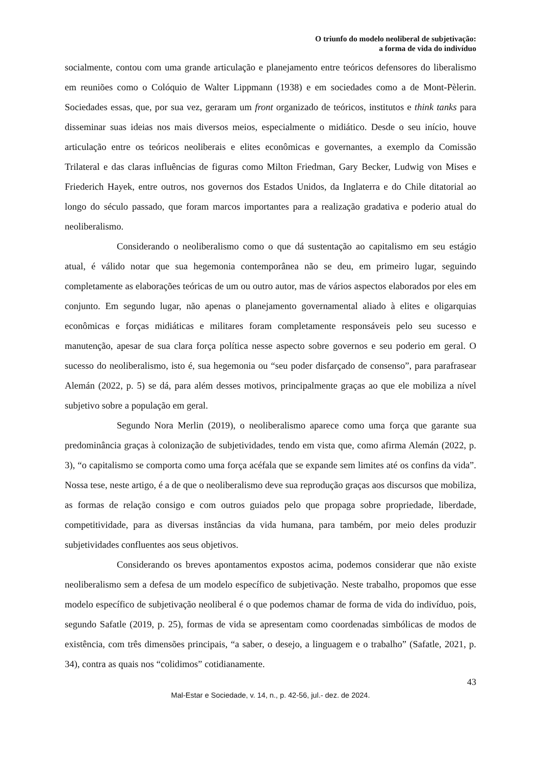O triunfo do modelo neoliberal de subjetivação:
a forma de vida do indivíduo
socialmente, contou com uma grande articulação e planejamento entre teóricos defensores do liberalismo em reuniões como o Colóquio de Walter Lippmann (1938) e em sociedades como a de Mont-Pèlerin. Sociedades essas, que, por sua vez, geraram um front organizado de teóricos, institutos e think tanks para disseminar suas ideias nos mais diversos meios, especialmente o midiático. Desde o seu início, houve articulação entre os teóricos neoliberais e elites econômicas e governantes, a exemplo da Comissão Trilateral e das claras influências de figuras como Milton Friedman, Gary Becker, Ludwig von Mises e Friederich Hayek, entre outros, nos governos dos Estados Unidos, da Inglaterra e do Chile ditatorial ao longo do século passado, que foram marcos importantes para a realização gradativa e poderio atual do neoliberalismo.
Considerando o neoliberalismo como o que dá sustentação ao capitalismo em seu estágio atual, é válido notar que sua hegemonia contemporânea não se deu, em primeiro lugar, seguindo completamente as elaborações teóricas de um ou outro autor, mas de vários aspectos elaborados por eles em conjunto. Em segundo lugar, não apenas o planejamento governamental aliado à elites e oligarquias econômicas e forças midiáticas e militares foram completamente responsáveis pelo seu sucesso e manutenção, apesar de sua clara força política nesse aspecto sobre governos e seu poderio em geral. O sucesso do neoliberalismo, isto é, sua hegemonia ou “seu poder disfarçado de consenso”, para parafrasear Alemán (2022, p. 5) se dá, para além desses motivos, principalmente graças ao que ele mobiliza a nível subjetivo sobre a população em geral.
Segundo Nora Merlin (2019), o neoliberalismo aparece como uma força que garante sua predominância graças à colonização de subjetividades, tendo em vista que, como afirma Alemán (2022, p. 3), “o capitalismo se comporta como uma força acéfala que se expande sem limites até os confins da vida”. Nossa tese, neste artigo, é a de que o neoliberalismo deve sua reprodução graças aos discursos que mobiliza, as formas de relação consigo e com outros guiados pelo que propaga sobre propriedade, liberdade, competitividade, para as diversas instâncias da vida humana, para também, por meio deles produzir subjetividades confluentes aos seus objetivos.
Considerando os breves apontamentos expostos acima, podemos considerar que não existe neoliberalismo sem a defesa de um modelo específico de subjetivação. Neste trabalho, propomos que esse modelo específico de subjetivação neoliberal é o que podemos chamar de forma de vida do indivíduo, pois, segundo Safatle (2019, p. 25), formas de vida se apresentam como coordenadas simbólicas de modos de existência, com três dimensões principais, “a saber, o desejo, a linguagem e o trabalho” (Safatle, 2021, p. 34), contra as quais nos “colidimos” cotidianamente.
43
Mal-Estar e Sociedade, v. 14, n., p. 42-56, jul.- dez. de 2024.